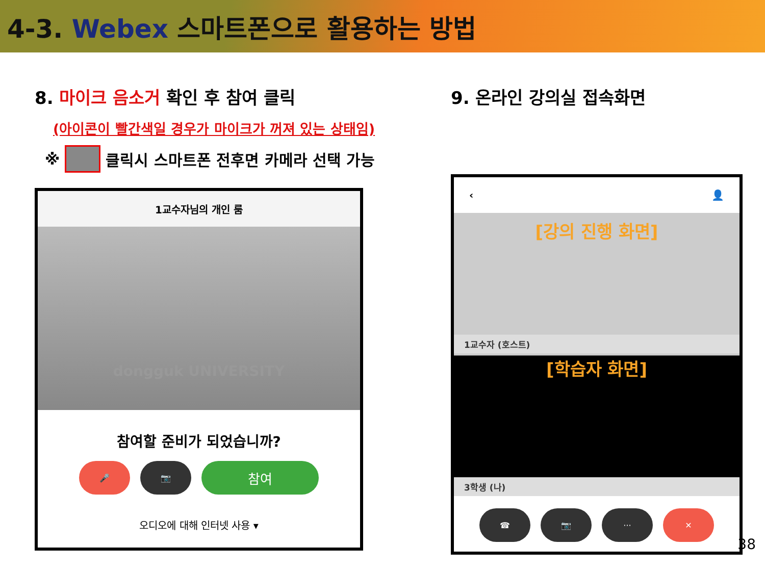4-3. Webex 스마트폰으로 활용하는 방법
8. 마이크 음소거 확인 후 참여 클릭
(아이콘이 빨간색일 경우가 마이크가 꺼져 있는 상태임)
※ 클릭시 스마트폰 전후면 카메라 선택 가능
1교수자님의 개인 룸
dongguk UNIVERSITY
참여할 준비가 되었습니까?
🎤 📷
참여
오디오에 대해 인터넷 사용 ▾
9. 온라인 강의실 접속화면
‹ 👤
[강의 진행 화면]
1교수자 (호스트)
[학습자 화면]
3학생 (나)
☎ 📷 ··· ✕
38